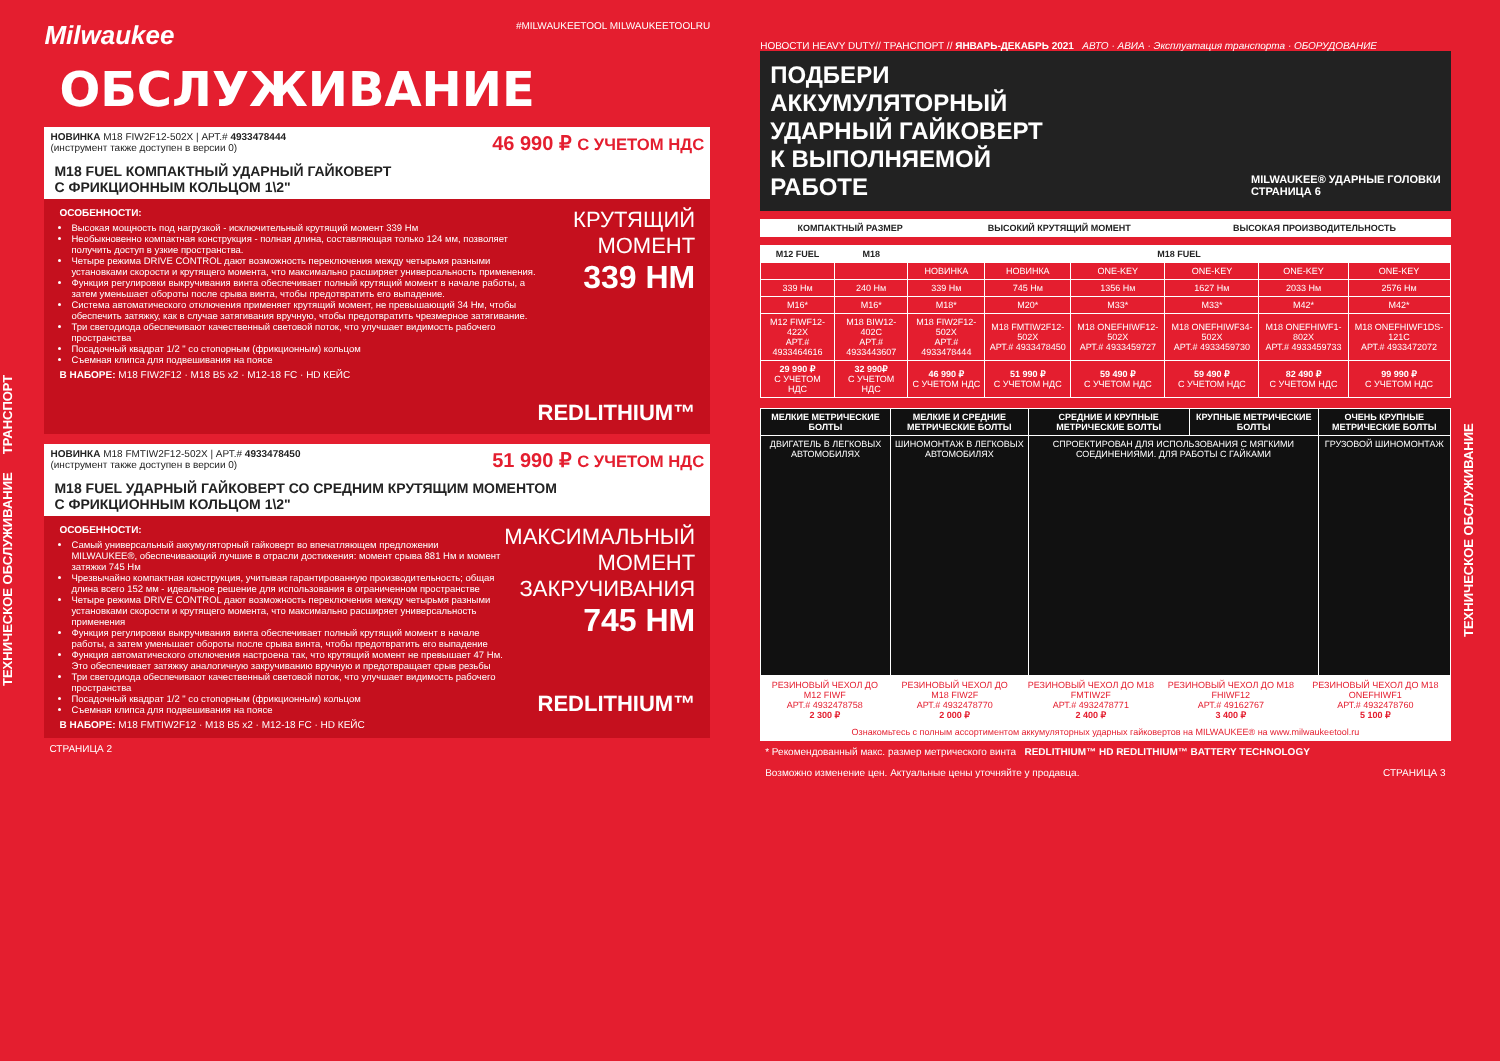ТЕХНИЧЕСКОЕ ОБСЛУЖИВАНИЕ ТРАНСПОРТ
Milwaukee #MILWAUKEETOOL MILWAUKEETOOLRU
ОБСЛУЖИВАНИЕ
НОВИНКА M18 FIW2F12-502X | АРТ.# 4933478444
(инструмент также доступен в версии 0) 46 990 ₽ С УЧЕТОМ НДС
M18 FUEL КОМПАКТНЫЙ УДАРНЫЙ ГАЙКОВЕРТ
С ФРИКЦИОННЫМ КОЛЬЦОМ 1\2"
ОСОБЕННОСТИ:
Высокая мощность под нагрузкой - исключительный крутящий момент 339 Нм
Необыкновенно компактная конструкция - полная длина, составляющая только 124 мм, позволяет получить доступ в узкие пространства.
Четыре режима DRIVE CONTROL дают возможность переключения между четырьмя разными установками скорости и крутящего момента, что максимально расширяет универсальность применения.
Функция регулировки выкручивания винта обеспечивает полный крутящий момент в начале работы, а затем уменьшает обороты после срыва винта, чтобы предотвратить его выпадение.
Система автоматического отключения применяет крутящий момент, не превышающий 34 Нм, чтобы обеспечить затяжку, как в случае затягивания вручную, чтобы предотвратить чрезмерное затягивание.
Три светодиода обеспечивают качественный световой поток, что улучшает видимость рабочего пространства
Посадочный квадрат 1/2 " со стопорным (фрикционным) кольцом
Съемная клипса для подвешивания на поясе
В НАБОРЕ: M18 FIW2F12 · M18 B5 x2 · M12-18 FC · HD КЕЙС
КРУТЯЩИЙ МОМЕНТ
339 НМ
REDLITHIUM™
НОВИНКА M18 FMTIW2F12-502X | АРТ.# 4933478450
(инструмент также доступен в версии 0) 51 990 ₽ С УЧЕТОМ НДС
M18 FUEL УДАРНЫЙ ГАЙКОВЕРТ СО СРЕДНИМ КРУТЯЩИМ МОМЕНТОМ
С ФРИКЦИОННЫМ КОЛЬЦОМ 1\2"
ОСОБЕННОСТИ:
Самый универсальный аккумуляторный гайковерт во впечатляющем предложении MILWAUKEE®, обеспечивающий лучшие в отрасли достижения: момент срыва 881 Нм и момент затяжки 745 Нм
Чрезвычайно компактная конструкция, учитывая гарантированную производительность; общая длина всего 152 мм - идеальное решение для использования в ограниченном пространстве
Четыре режима DRIVE CONTROL дают возможность переключения между четырьмя разными установками скорости и крутящего момента, что максимально расширяет универсальность применения
Функция регулировки выкручивания винта обеспечивает полный крутящий момент в начале работы, а затем уменьшает обороты после срыва винта, чтобы предотвратить его выпадение
Функция автоматического отключения настроена так, что крутящий момент не превышает 47 Нм. Это обеспечивает затяжку аналогичную закручиванию вручную и предотвращает срыв резьбы
Три светодиода обеспечивают качественный световой поток, что улучшает видимость рабочего пространства
Посадочный квадрат 1/2 " со стопорным (фрикционным) кольцом
Съемная клипса для подвешивания на поясе
В НАБОРЕ: M18 FMTIW2F12 · M18 B5 x2 · M12-18 FC · HD КЕЙС
МАКСИМАЛЬНЫЙ МОМЕНТ ЗАКРУЧИВАНИЯ
745 НМ
REDLITHIUM™
СТРАНИЦА 2
НОВОСТИ HEAVY DUTY// ТРАНСПОРТ // ЯНВАРЬ-ДЕКАБРЬ 2021 АВТО · АВИА · Эксплуатация транспорта · ОБОРУДОВАНИЕ
ПОДБЕРИ
АККУМУЛЯТОРНЫЙ
УДАРНЫЙ ГАЙКОВЕРТ
К ВЫПОЛНЯЕМОЙ
РАБОТЕ MILWAUKEE® УДАРНЫЕ ГОЛОВКИ
СТРАНИЦА 6
| КОМПАКТНЫЙ РАЗМЕР | ВЫСОКИЙ КРУТЯЩИЙ МОМЕНТ | ВЫСОКАЯ ПРОИЗВОДИТЕЛЬНОСТЬ |
| --- | --- | --- |
| M12 FUEL | M18 | M18 FUEL | | | | | |
| --- | --- | --- | --- | --- | --- | --- | --- |
| | | НОВИНКА | НОВИНКА | ONE-KEY | ONE-KEY | ONE-KEY | ONE-KEY |
| 339 Нм | 240 Нм | 339 Нм | 745 Нм | 1356 Нм | 1627 Нм | 2033 Нм | 2576 Нм |
| M16* | M16* | M18* | M20* | M33* | M33* | M42* | M42* |
| M12 FIWF12-422X АРТ.# 4933464616 | M18 BIW12-402C АРТ.# 4933443607 | M18 FIW2F12-502X АРТ.# 4933478444 | M18 FMTIW2F12-502X АРТ.# 4933478450 | M18 ONEFHIWF12-502X АРТ.# 4933459727 | M18 ONEFHIWF34-502X АРТ.# 4933459730 | M18 ONEFHIWF1-802X АРТ.# 4933459733 | M18 ONEFHIWF1DS-121C АРТ.# 4933472072 |
| 29 990 ₽ С УЧЕТОМ НДС | 32 990₽ С УЧЕТОМ НДС | 46 990 ₽ С УЧЕТОМ НДС | 51 990 ₽ С УЧЕТОМ НДС | 59 490 ₽ С УЧЕТОМ НДС | 59 490 ₽ С УЧЕТОМ НДС | 82 490 ₽ С УЧЕТОМ НДС | 99 990 ₽ С УЧЕТОМ НДС |
| МЕЛКИЕ МЕТРИЧЕСКИЕ БОЛТЫ | МЕЛКИЕ И СРЕДНИЕ МЕТРИЧЕСКИЕ БОЛТЫ | СРЕДНИЕ И КРУПНЫЕ МЕТРИЧЕСКИЕ БОЛТЫ | КРУПНЫЕ МЕТРИЧЕСКИЕ БОЛТЫ | ОЧЕНЬ КРУПНЫЕ МЕТРИЧЕСКИЕ БОЛТЫ |
| ДВИГАТЕЛЬ В ЛЕГКОВЫХ АВТОМОБИЛЯХ | ШИНОМОНТАЖ В ЛЕГКОВЫХ АВТОМОБИЛЯХ | СПРОЕКТИРОВАН ДЛЯ ИСПОЛЬЗОВАНИЯ С МЯГКИМИ СОЕДИНЕНИЯМИ. ДЛЯ РАБОТЫ С ГАЙКАМИ | | ГРУЗОВОЙ ШИНОМОНТАЖ |
| РЕЗИНОВЫЙ ЧЕХОЛ ДО M12 FIWF АРТ.# 4932478758 2 300 ₽ | РЕЗИНОВЫЙ ЧЕХОЛ ДО M18 FIW2F АРТ.# 4932478770 2 000 ₽ | РЕЗИНОВЫЙ ЧЕХОЛ ДО M18 FMTIW2F АРТ.# 4932478771 2 400 ₽ | РЕЗИНОВЫЙ ЧЕХОЛ ДО M18 FHIWF12 АРТ.# 49162767 3 400 ₽ | РЕЗИНОВЫЙ ЧЕХОЛ ДО M18 ONEFHIWF1 АРТ.# 4932478760 5 100 ₽ |
| Ознакомьтесь с полным ассортиментом аккумуляторных ударных гайковертов на MILWAUKEE® на www.milwaukeetool.ru | | | | |
* Рекомендованный макс. размер метрического винта REDLITHIUM™ HD REDLITHIUM™ BATTERY TECHNOLOGY
Возможно изменение цен. Актуальные цены уточняйте у продавца. СТРАНИЦА 3
ТЕХНИЧЕСКОЕ ОБСЛУЖИВАНИЕ